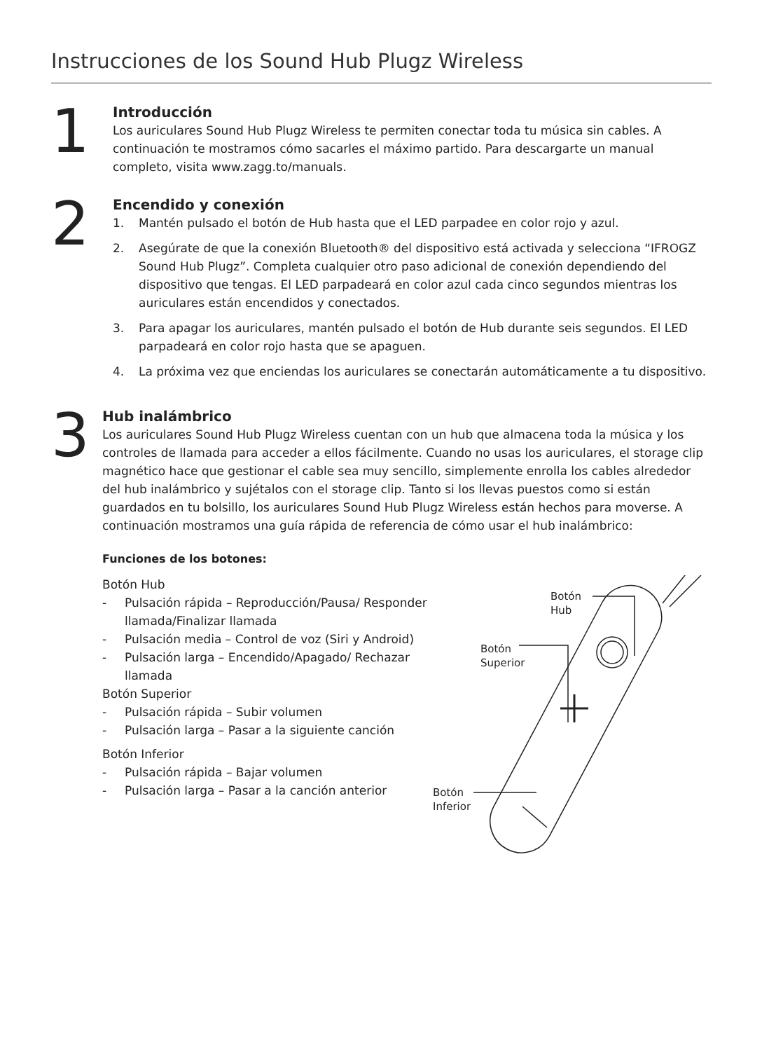Instrucciones de los Sound Hub Plugz Wireless
1
Introducción
Los auriculares Sound Hub Plugz Wireless te permiten conectar toda tu música sin cables. A continuación te mostramos cómo sacarles el máximo partido. Para descargarte un manual completo, visita www.zagg.to/manuals.
2
Encendido y conexión
1. Mantén pulsado el botón de Hub hasta que el LED parpadee en color rojo y azul.
2. Asegúrate de que la conexión Bluetooth® del dispositivo está activada y selecciona “IFROGZ Sound Hub Plugz”. Completa cualquier otro paso adicional de conexión dependiendo del dispositivo que tengas. El LED parpadeará en color azul cada cinco segundos mientras los auriculares están encendidos y conectados.
3. Para apagar los auriculares, mantén pulsado el botón de Hub durante seis segundos. El LED parpadeará en color rojo hasta que se apaguen.
4. La próxima vez que enciendas los auriculares se conectarán automáticamente a tu dispositivo.
3
Hub inalámbrico
Los auriculares Sound Hub Plugz Wireless cuentan con un hub que almacena toda la música y los controles de llamada para acceder a ellos fácilmente. Cuando no usas los auriculares, el storage clip magnético hace que gestionar el cable sea muy sencillo, simplemente enrolla los cables alrededor del hub inalámbrico y sujétalos con el storage clip. Tanto si los llevas puestos como si están guardados en tu bolsillo, los auriculares Sound Hub Plugz Wireless están hechos para moverse. A continuación mostramos una guía rápida de referencia de cómo usar el hub inalámbrico:
Funciones de los botones:
Botón Hub
- Pulsación rápida – Reproducción/Pausa/ Responder llamada/Finalizar llamada
- Pulsación media – Control de voz (Siri y Android)
- Pulsación larga – Encendido/Apagado/ Rechazar llamada
Botón Superior
- Pulsación rápida – Subir volumen
- Pulsación larga – Pasar a la siguiente canción
Botón Inferior
- Pulsación rápida – Bajar volumen
- Pulsación larga – Pasar a la canción anterior
Botón
Hub
Botón
Superior
Botón
Inferior